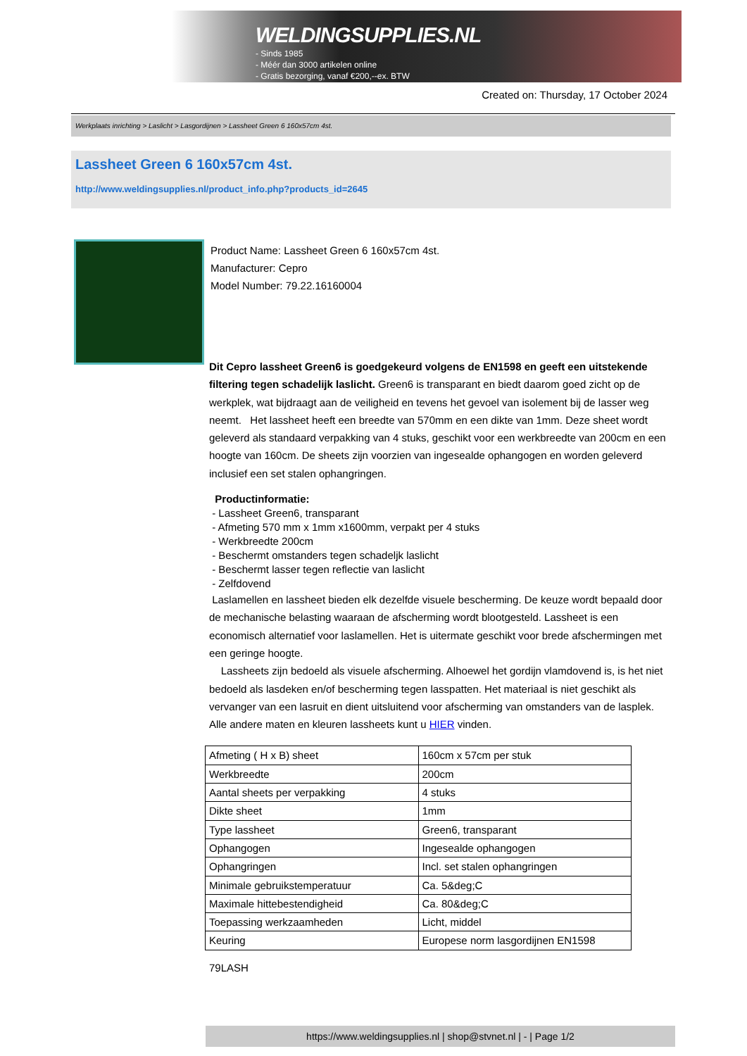WELDINGSUPPLIES.NL
- Sinds 1985
- Méér dan 3000 artikelen online
- Gratis bezorging, vanaf €200,--ex. BTW
Created on: Thursday, 17 October 2024
Werkplaats inrichting > Laslicht > Lasgordijnen > Lassheet Green 6 160x57cm 4st.
Lassheet Green 6 160x57cm 4st.
http://www.weldingsupplies.nl/product_info.php?products_id=2645
Product Name: Lassheet Green 6 160x57cm 4st.
Manufacturer: Cepro
Model Number: 79.22.16160004
Dit Cepro lassheet Green6 is goedgekeurd volgens de EN1598 en geeft een uitstekende filtering tegen schadelijk laslicht. Green6 is transparant en biedt daarom goed zicht op de werkplek, wat bijdraagt aan de veiligheid en tevens het gevoel van isolement bij de lasser weg neemt. Het lassheet heeft een breedte van 570mm en een dikte van 1mm. Deze sheet wordt geleverd als standaard verpakking van 4 stuks, geschikt voor een werkbreedte van 200cm en een hoogte van 160cm. De sheets zijn voorzien van ingesealde ophangogen en worden geleverd inclusief een set stalen ophangringen.
Productinformatie:
- Lassheet Green6, transparant
- Afmeting 570 mm x 1mm x1600mm, verpakt per 4 stuks
- Werkbreedte 200cm
- Beschermt omstanders tegen schadeljk laslicht
- Beschermt lasser tegen reflectie van laslicht
- Zelfdovend
Laslamellen en lassheet bieden elk dezelfde visuele bescherming. De keuze wordt bepaald door de mechanische belasting waaraan de afscherming wordt blootgesteld. Lassheet is een economisch alternatief voor laslamellen. Het is uitermate geschikt voor brede afschermingen met een geringe hoogte.
Lassheets zijn bedoeld als visuele afscherming. Alhoewel het gordijn vlamdovend is, is het niet bedoeld als lasdeken en/of bescherming tegen lasspatten. Het materiaal is niet geschikt als vervanger van een lasruit en dient uitsluitend voor afscherming van omstanders van de lasplek. Alle andere maten en kleuren lassheets kunt u HIER vinden.
| Afmeting ( H x B) sheet | 160cm x 57cm per stuk |
| Werkbreedte | 200cm |
| Aantal sheets per verpakking | 4 stuks |
| Dikte sheet | 1mm |
| Type lassheet | Green6, transparant |
| Ophangogen | Ingesealde ophangogen |
| Ophangringen | Incl. set stalen ophangringen |
| Minimale gebruikstemperatuur | Ca. 5&deg;C |
| Maximale hittebestendigheid | Ca. 80&deg;C |
| Toepassing werkzaamheden | Licht, middel |
| Keuring | Europese norm lasgordijnen EN1598 |
79LASH
https://www.weldingsupplies.nl | shop@stvnet.nl | - | Page 1/2